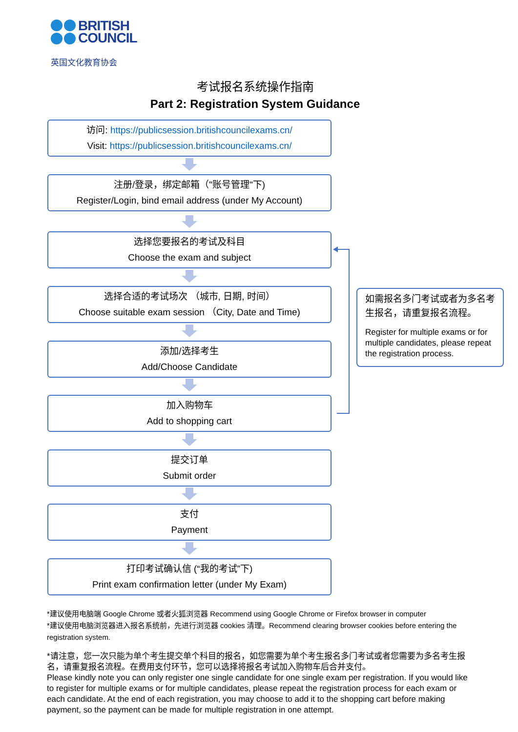BRITISH
COUNCIL
英国文化教育协会
考试报名系统操作指南
Part 2: Registration System Guidance
访问: https://publicsession.britishcouncilexams.cn/
Visit: https://publicsession.britishcouncilexams.cn/
注册/登录，绑定邮箱（"账号管理"下)
Register/Login, bind email address (under My Account)
选择您要报名的考试及科目
Choose the exam and subject
选择合适的考试场次 （城市, 日期, 时间）
Choose suitable exam session （City, Date and Time)
添加/选择考生
Add/Choose Candidate
加入购物车
Add to shopping cart
提交订单
Submit order
支付
Payment
打印考试确认信 (“我的考试”下)
Print exam confirmation letter (under My Exam)
如需报名多门考试或者为多名考生报名，请重复报名流程。
Register for multiple exams or for multiple candidates, please repeat the registration process.
*建议使用电脑端 Google Chrome 或者火狐浏览器 Recommend using Google Chrome or Firefox browser in computer
*建议使用电脑浏览器进入报名系统前，先进行浏览器 cookies 清理。Recommend clearing browser cookies before entering the registration system.
*请注意，您一次只能为单个考生提交单个科目的报名，如您需要为单个考生报名多门考试或者您需要为多名考生报名，请重复报名流程。在费用支付环节，您可以选择将报名考试加入购物车后合并支付。
Please kindly note you can only register one single candidate for one single exam per registration. If you would like to register for multiple exams or for multiple candidates, please repeat the registration process for each exam or each candidate. At the end of each registration, you may choose to add it to the shopping cart before making payment, so the payment can be made for multiple registration in one attempt.